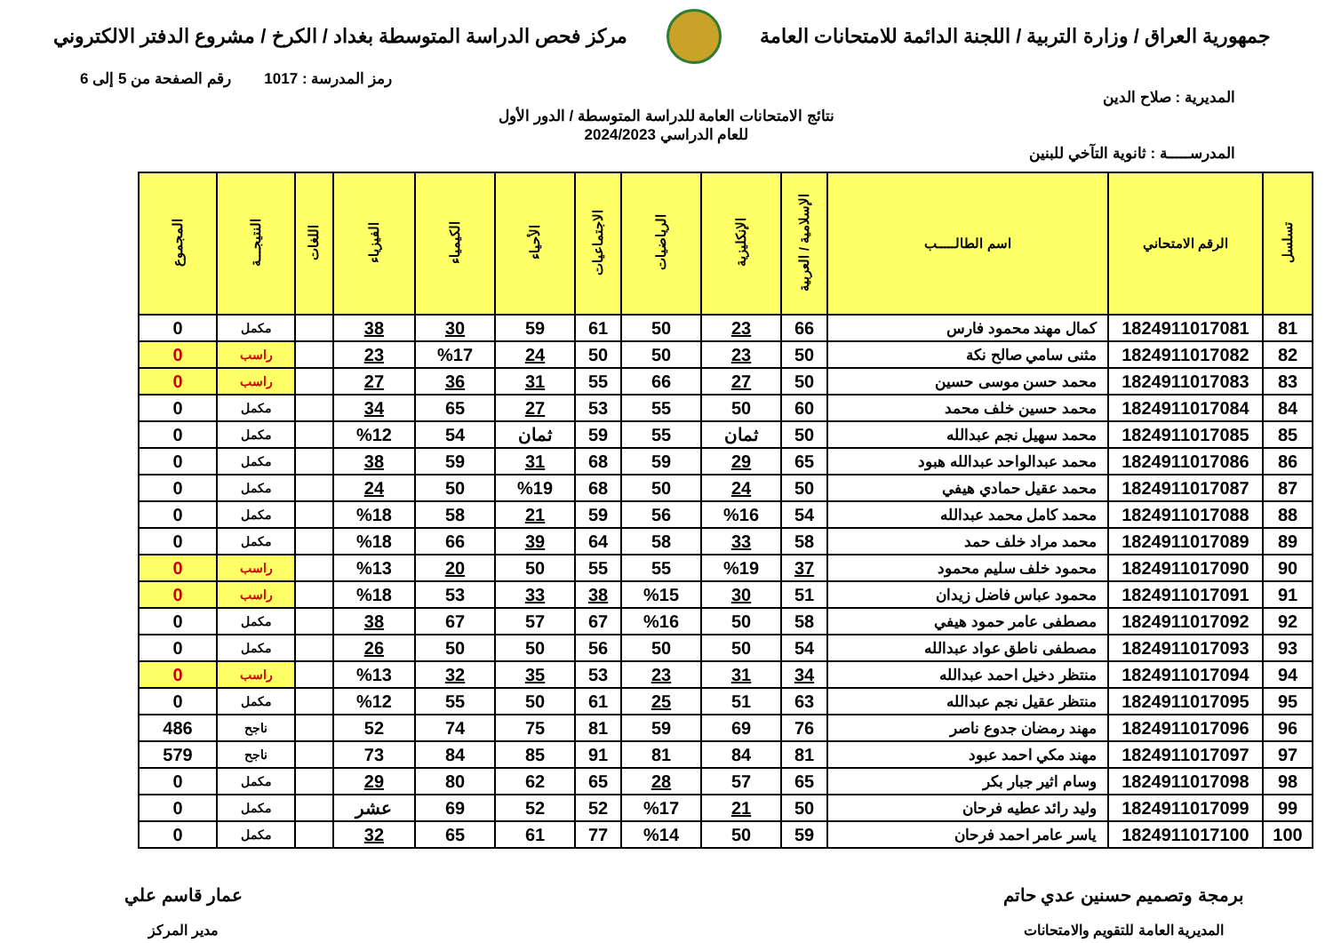جمهورية العراق / وزارة التربية / اللجنة الدائمة للامتحانات العامة
مركز فحص الدراسة المتوسطة بغداد / الكرخ / مشروع الدفتر الالكتروني
رمز المدرسة : 1017 رقم الصفحة من 5 إلى 6
المديرية : صلاح الدين
نتائج الامتحانات العامة للدراسة المتوسطة / الدور الأول
للعام الدراسي 2024/2023
المدرســـــة : ثانوية التآخي للبنين
| تسلسل | الرقم الامتحاني | اسم الطالـــــب | الإسلامية / العربية | الإنكليزية | الرياضيات | الاجتماعيات | الأحياء | الكيمياء | الفيزياء | اللغات | النتيجـــة | المجموع |
| --- | --- | --- | --- | --- | --- | --- | --- | --- | --- | --- | --- | --- |
| 81 | 1824911017081 | كمال مهند محمود فارس | 66 | 23 | 50 | 61 | 59 | 30 | 38 | | مكمل | 0 |
| 82 | 1824911017082 | مثنى سامي صالح نكة | 50 | 23 | 50 | 50 | 24 | %17 | 23 | | راسب | 0 |
| 83 | 1824911017083 | محمد حسن موسى حسين | 50 | 27 | 66 | 55 | 31 | 36 | 27 | | راسب | 0 |
| 84 | 1824911017084 | محمد حسين خلف محمد | 60 | 50 | 55 | 53 | 27 | 65 | 34 | | مكمل | 0 |
| 85 | 1824911017085 | محمد سهيل نجم عبدالله | 50 | ثمان | 55 | 59 | ثمان | 54 | %12 | | مكمل | 0 |
| 86 | 1824911017086 | محمد عبدالواحد عبدالله هبود | 65 | 29 | 59 | 68 | 31 | 59 | 38 | | مكمل | 0 |
| 87 | 1824911017087 | محمد عقيل حمادي هيفي | 50 | 24 | 50 | 68 | %19 | 50 | 24 | | مكمل | 0 |
| 88 | 1824911017088 | محمد كامل محمد عبدالله | 54 | %16 | 56 | 59 | 21 | 58 | %18 | | مكمل | 0 |
| 89 | 1824911017089 | محمد مراد خلف حمد | 58 | 33 | 58 | 64 | 39 | 66 | %18 | | مكمل | 0 |
| 90 | 1824911017090 | محمود خلف سليم محمود | 37 | %19 | 55 | 55 | 50 | 20 | %13 | | راسب | 0 |
| 91 | 1824911017091 | محمود عباس فاضل زيدان | 51 | 30 | %15 | 38 | 33 | 53 | %18 | | راسب | 0 |
| 92 | 1824911017092 | مصطفى عامر حمود هيفي | 58 | 50 | %16 | 67 | 57 | 67 | 38 | | مكمل | 0 |
| 93 | 1824911017093 | مصطفى ناطق عواد عبدالله | 54 | 50 | 50 | 56 | 50 | 50 | 26 | | مكمل | 0 |
| 94 | 1824911017094 | منتظر دخيل احمد عبدالله | 34 | 31 | 23 | 53 | 35 | 32 | %13 | | راسب | 0 |
| 95 | 1824911017095 | منتظر عقيل نجم عبدالله | 63 | 51 | 25 | 61 | 50 | 55 | %12 | | مكمل | 0 |
| 96 | 1824911017096 | مهند رمضان جدوع ناصر | 76 | 69 | 59 | 81 | 75 | 74 | 52 | | ناجح | 486 |
| 97 | 1824911017097 | مهند مكي احمد عبود | 81 | 84 | 81 | 91 | 85 | 84 | 73 | | ناجح | 579 |
| 98 | 1824911017098 | وسام اثير جبار بكر | 65 | 57 | 28 | 65 | 62 | 80 | 29 | | مكمل | 0 |
| 99 | 1824911017099 | وليد رائد عطيه فرحان | 50 | 21 | %17 | 52 | 52 | 69 | عشر | | مكمل | 0 |
| 100 | 1824911017100 | ياسر عامر احمد فرحان | 59 | 50 | %14 | 77 | 61 | 65 | 32 | | مكمل | 0 |
برمجة وتصميم حسنين عدي حاتم
المديرية العامة للتقويم والامتحانات
عمار قاسم علي
مدير المركز